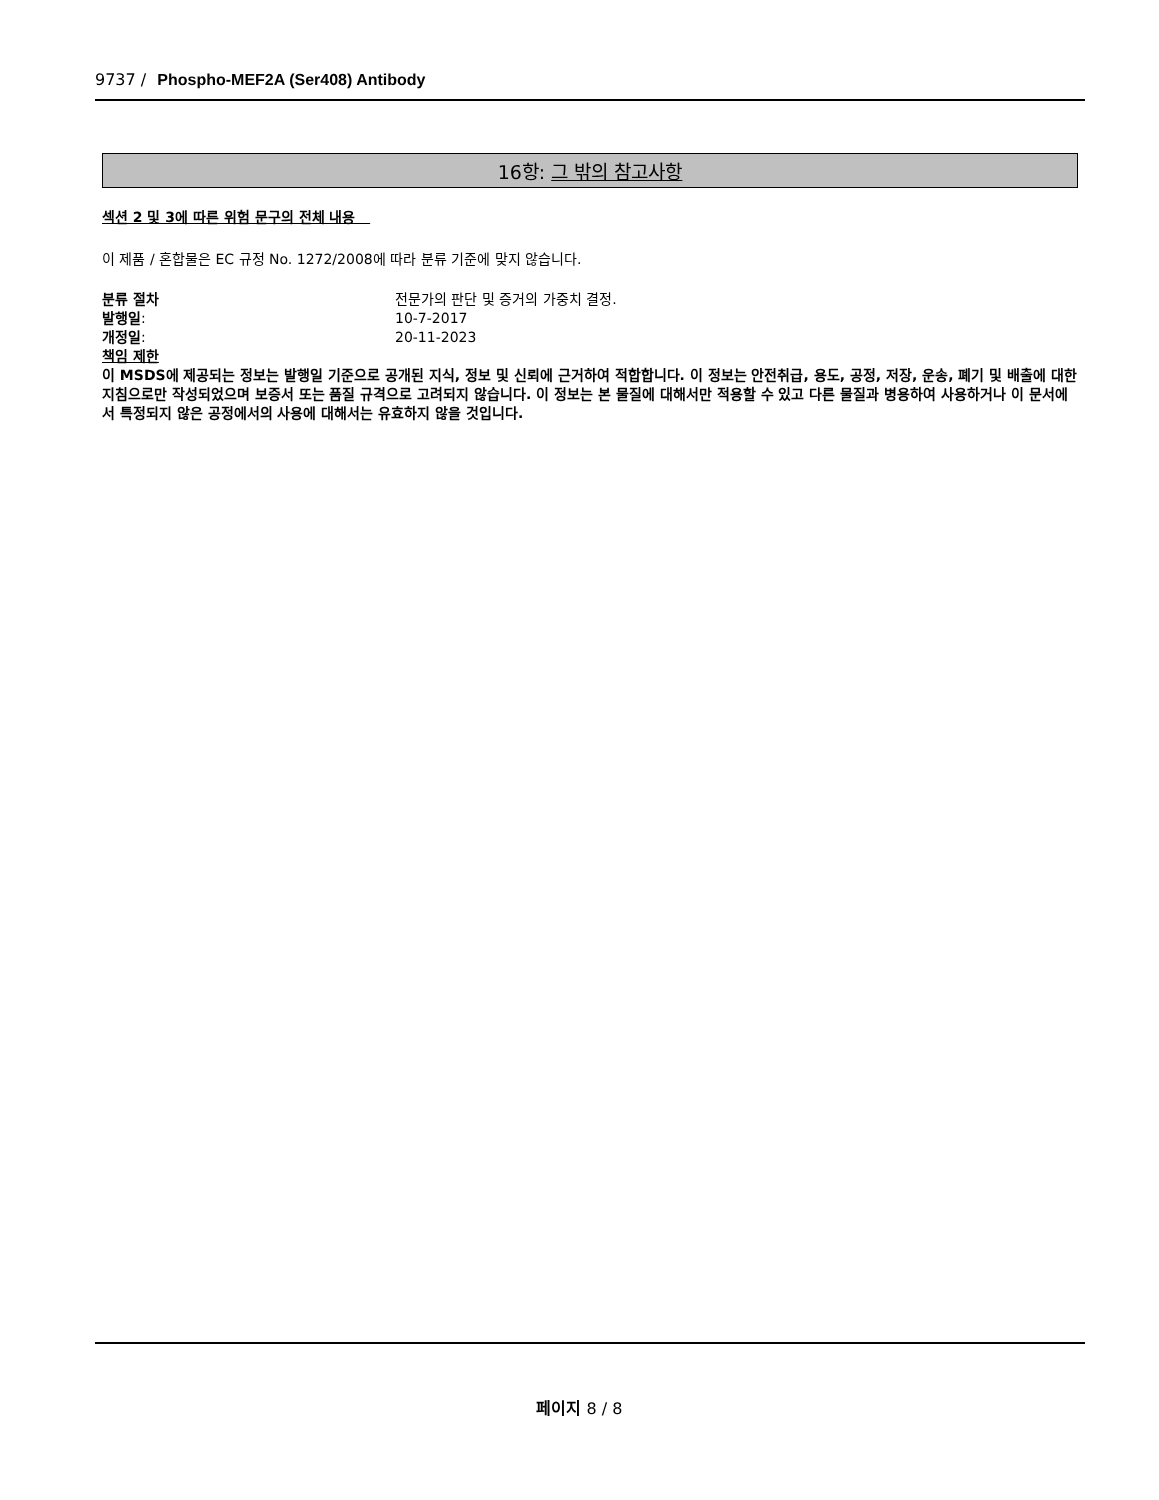9737 / Phospho-MEF2A (Ser408) Antibody
16항: 그 밖의 참고사항
섹션 2 및 3에 따른 위험 문구의 전체 내용
이 제품 / 혼합물은 EC 규정 No. 1272/2008에 따라 분류 기준에 맞지 않습니다.
분류 절차 전문가의 판단 및 증거의 가중치 결정.
발행일: 10-7-2017
개정일: 20-11-2023
책임 제한
이 MSDS에 제공되는 정보는 발행일 기준으로 공개된 지식, 정보 및 신뢰에 근거하여 적합합니다. 이 정보는 안전취급, 용도, 공정, 저장, 운송, 폐기 및 배출에 대한 지침으로만 작성되었으며 보증서 또는 품질 규격으로 고려되지 않습니다. 이 정보는 본 물질에 대해서만 적용할 수 있고 다른 물질과 병용하여 사용하거나 이 문서에서 특정되지 않은 공정에서의 사용에 대해서는 유효하지 않을 것입니다.
페이지 8 / 8